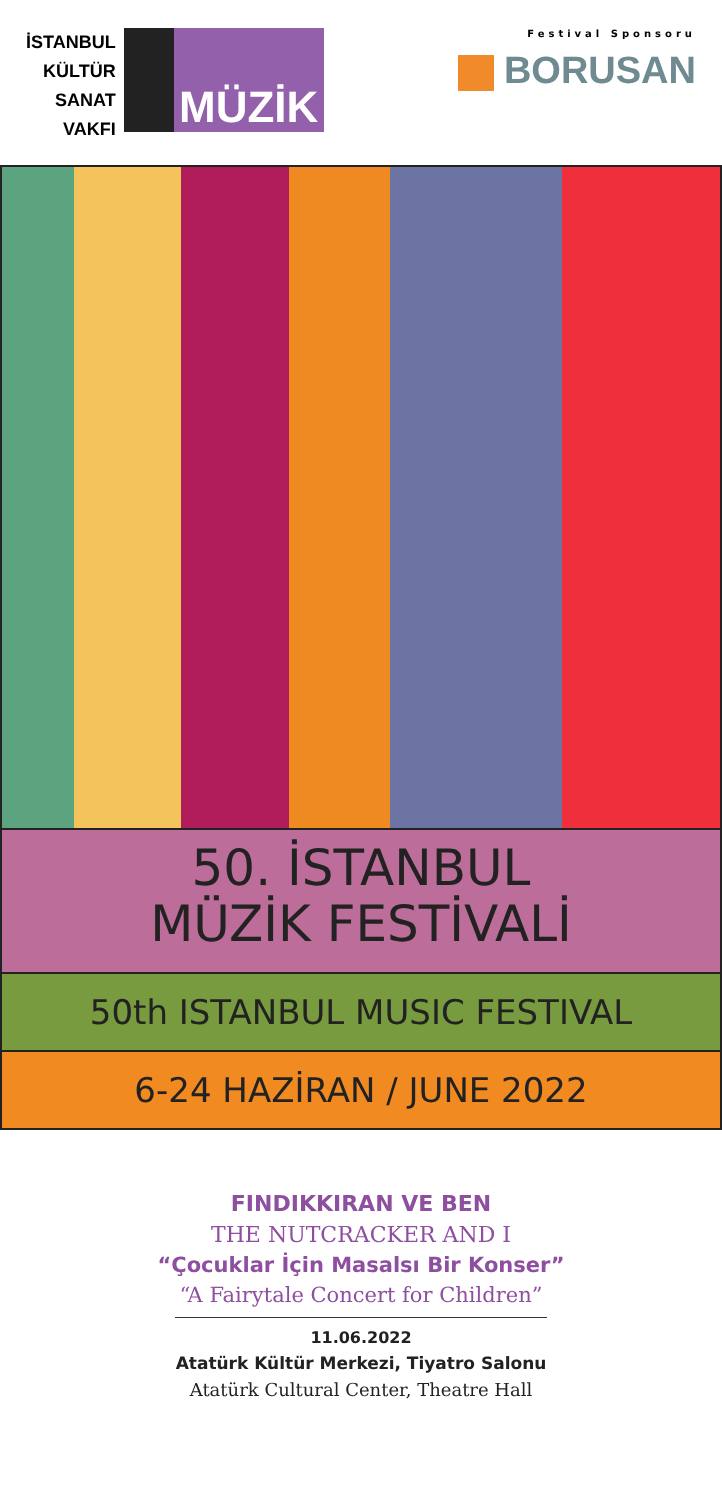İSTANBUL
KÜLTÜR
SANAT
VAKFI
MÜZİK
Festival Sponsoru
BORUSAN
50. İSTANBUL
MÜZİK FESTİVALİ
50th ISTANBUL MUSIC FESTIVAL
6-24 HAZİRAN / JUNE 2022
FINDIKKIRAN VE BEN
THE NUTCRACKER AND I
“Çocuklar İçin Masalsı Bir Konser”
“A Fairytale Concert for Children”
11.06.2022
Atatürk Kültür Merkezi, Tiyatro Salonu
Atatürk Cultural Center, Theatre Hall